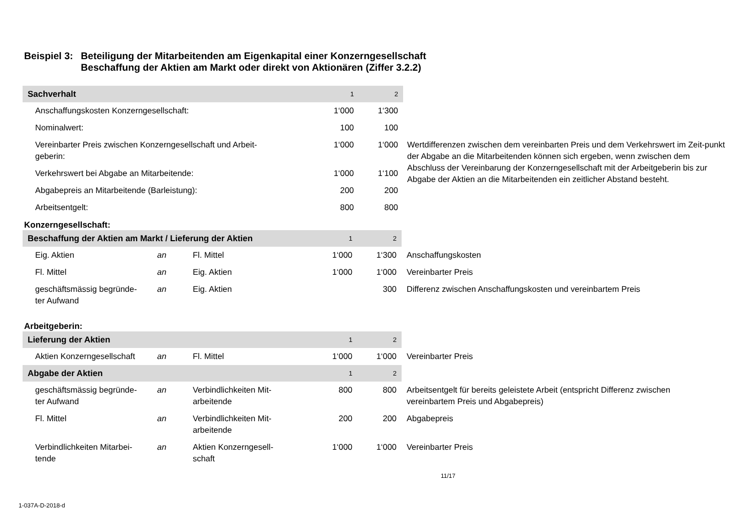Beispiel 3: Beteiligung der Mitarbeitenden am Eigenkapital einer Konzerngesellschaft
Beschaffung der Aktien am Markt oder direkt von Aktionären (Ziffer 3.2.2)
| Sachverhalt | 1 | 2 | |
| Anschaffungskosten Konzerngesellschaft: | 1‘000 | 1‘300 | |
| Nominalwert: | 100 | 100 | |
| Vereinbarter Preis zwischen Konzerngesellschaft und Arbeit- geberin: | 1‘000 | 1‘000 | Wertdifferenzen zwischen dem vereinbarten Preis und dem Verkehrswert im Zeit-punkt der Abgabe an die Mitarbeitenden können sich ergeben, wenn zwischen dem Abschluss der Vereinbarung der Konzerngesellschaft mit der Arbeitgeberin bis zur Abgabe der Aktien an die Mitarbeitenden ein zeitlicher Abstand besteht. |
| Verkehrswert bei Abgabe an Mitarbeitende: | 1‘000 | 1‘100 | |
| Abgabepreis an Mitarbeitende (Barleistung): | 200 | 200 | |
| Arbeitsentgelt: | 800 | 800 | |
Konzerngesellschaft:
| Beschaffung der Aktien am Markt / Lieferung der Aktien | | | 1 | 2 | |
| Eig. Aktien | an | Fl. Mittel | 1‘000 | 1‘300 | Anschaffungskosten |
| Fl. Mittel | an | Eig. Aktien | 1‘000 | 1‘000 | Vereinbarter Preis |
| geschäftsmässig begründe- ter Aufwand | an | Eig. Aktien | | 300 | Differenz zwischen Anschaffungskosten und vereinbartem Preis |
Arbeitgeberin:
| Lieferung der Aktien | | | 1 | 2 | |
| Aktien Konzerngesellschaft | an | Fl. Mittel | 1‘000 | 1‘000 | Vereinbarter Preis |
| Abgabe der Aktien | | | 1 | 2 | |
| geschäftsmässig begründe- ter Aufwand | an | Verbindlichkeiten Mit- arbeitende | 800 | 800 | Arbeitsentgelt für bereits geleistete Arbeit (entspricht Differenz zwischen vereinbartem Preis und Abgabepreis) |
| Fl. Mittel | an | Verbindlichkeiten Mit- arbeitende | 200 | 200 | Abgabepreis |
| Verbindlichkeiten Mitarbei- tende | an | Aktien Konzerngesell- schaft | 1‘000 | 1‘000 | Vereinbarter Preis |
11/17
1-037A-D-2018-d